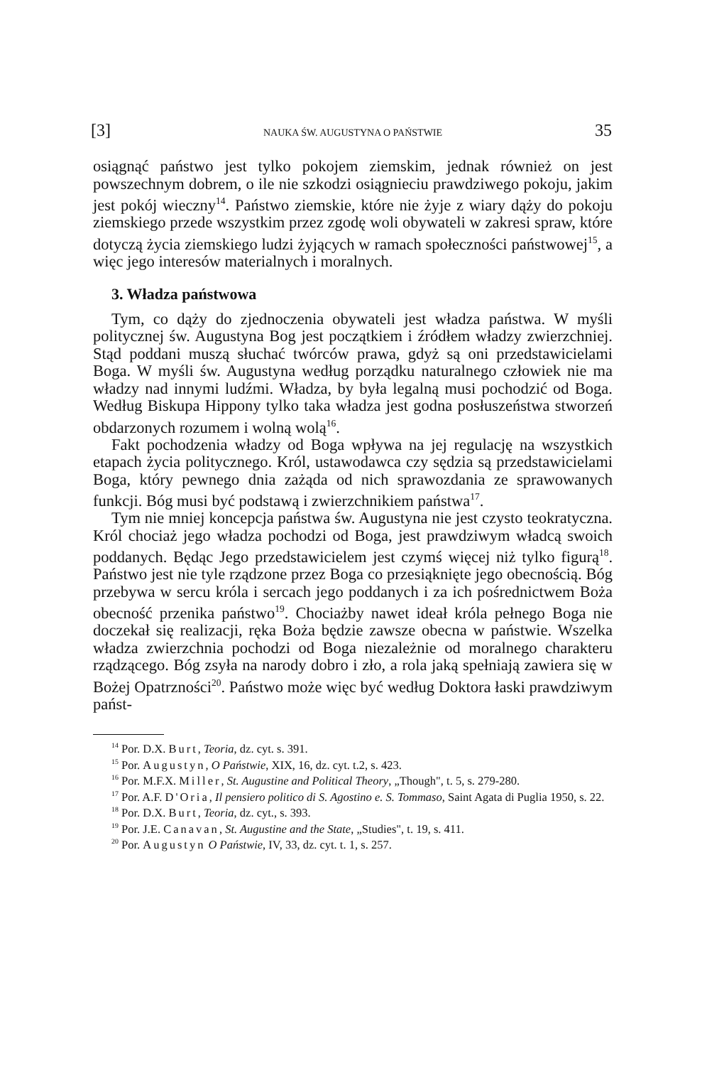[3] NAUKA ŚW. AUGUSTYNA O PAŃSTWIE 35
osiągnąć państwo jest tylko pokojem ziemskim, jednak również on jest powszechnym dobrem, o ile nie szkodzi osiągnieciu prawdziwego pokoju, jakim jest pokój wieczny<sup>14</sup>. Państwo ziemskie, które nie żyje z wiary dąży do pokoju ziemskiego przede wszystkim przez zgodę woli obywateli w zakresi spraw, które dotyczą życia ziemskiego ludzi żyjących w ramach społeczności państwowej<sup>15</sup>, a więc jego interesów materialnych i moralnych.
3. Władza państwowa
Tym, co dąży do zjednoczenia obywateli jest władza państwa. W myśli politycznej św. Augustyna Bog jest początkiem i źródłem władzy zwierzchniej. Stąd poddani muszą słuchać twórców prawa, gdyż są oni przedstawicielami Boga. W myśli św. Augustyna według porządku naturalnego człowiek nie ma władzy nad innymi ludźmi. Władza, by była legalną musi pochodzić od Boga. Według Biskupa Hippony tylko taka władza jest godna posłuszeństwa stworzeń obdarzonych rozumem i wolną wolą<sup>16</sup>.
Fakt pochodzenia władzy od Boga wpływa na jej regulację na wszystkich etapach życia politycznego. Król, ustawodawca czy sędzia są przedstawicielami Boga, który pewnego dnia zażąda od nich sprawozdania ze sprawowanych funkcji. Bóg musi być podstawą i zwierzchnikiem państwa<sup>17</sup>.
Tym nie mniej koncepcja państwa św. Augustyna nie jest czysto teokratyczna. Król chociaż jego władza pochodzi od Boga, jest prawdziwym władcą swoich poddanych. Będąc Jego przedstawicielem jest czymś więcej niż tylko figurą<sup>18</sup>. Państwo jest nie tyle rządzone przez Boga co przesiąknięte jego obecnością. Bóg przebywa w sercu króla i sercach jego poddanych i za ich pośrednictwem Boża obecność przenika państwo<sup>19</sup>. Chociażby nawet ideał króla pełnego Boga nie doczekał się realizacji, ręka Boża będzie zawsze obecna w państwie. Wszelka władza zwierzchnia pochodzi od Boga niezależnie od moralnego charakteru rządzącego. Bóg zsyła na narody dobro i zło, a rola jaką spełniają zawiera się w Bożej Opatrzności<sup>20</sup>. Państwo może więc być według Doktora łaski prawdziwym państ-
<sup>14</sup> Por. D.X. Burt, Teoria, dz. cyt. s. 391.
<sup>15</sup> Por. Augustyn, O Państwie, XIX, 16, dz. cyt. t.2, s. 423.
<sup>16</sup> Por. M.F.X. Miller, St. Augustine and Political Theory, „Though", t. 5, s. 279-280.
<sup>17</sup> Por. A.F. D'Oria, Il pensiero politico di S. Agostino e. S. Tommaso, Saint Agata di Puglia 1950, s. 22.
<sup>18</sup> Por. D.X. Burt, Teoria, dz. cyt., s. 393.
<sup>19</sup> Por. J.E. Canavan, St. Augustine and the State, „Studies", t. 19, s. 411.
<sup>20</sup> Por. Augustyn O Państwie, IV, 33, dz. cyt. t. 1, s. 257.